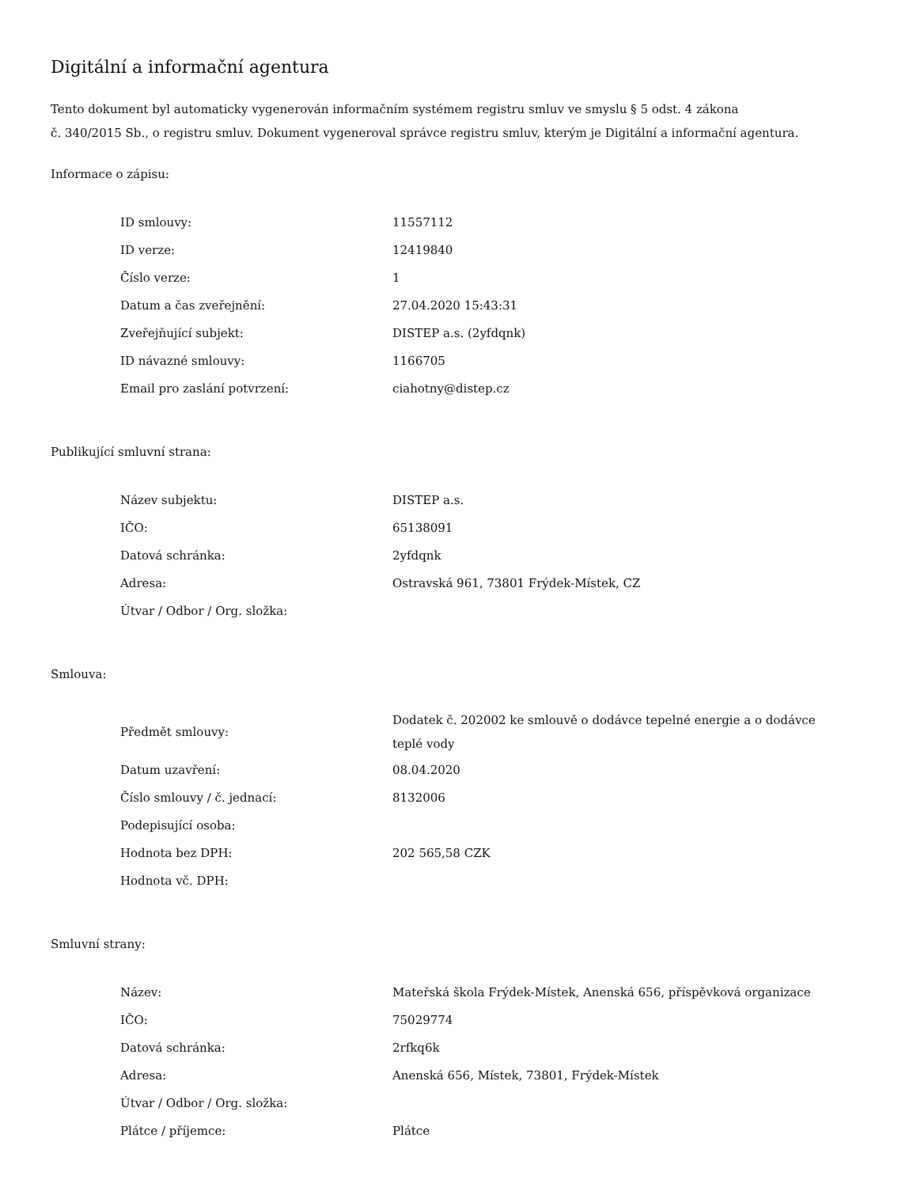Digitální a informační agentura
Tento dokument byl automaticky vygenerován informačním systémem registru smluv ve smyslu § 5 odst. 4 zákona
č. 340/2015 Sb., o registru smluv. Dokument vygeneroval správce registru smluv, kterým je Digitální a informační agentura.
Informace o zápisu:
| ID smlouvy: | 11557112 |
| ID verze: | 12419840 |
| Číslo verze: | 1 |
| Datum a čas zveřejnění: | 27.04.2020 15:43:31 |
| Zveřejňující subjekt: | DISTEP a.s. (2yfdqnk) |
| ID návazné smlouvy: | 1166705 |
| Email pro zaslání potvrzení: | ciahotny@distep.cz |
Publikující smluvní strana:
| Název subjektu: | DISTEP a.s. |
| IČO: | 65138091 |
| Datová schránka: | 2yfdqnk |
| Adresa: | Ostravská 961, 73801 Frýdek-Místek, CZ |
| Útvar / Odbor / Org. složka: | |
Smlouva:
| Předmět smlouvy: | Dodatek č. 202002 ke smlouvě o dodávce tepelné energie a o dodávce teplé vody |
| Datum uzavření: | 08.04.2020 |
| Číslo smlouvy / č. jednací: | 8132006 |
| Podepisující osoba: | |
| Hodnota bez DPH: | 202 565,58 CZK |
| Hodnota vč. DPH: | |
Smluvní strany:
| Název: | Mateřská škola Frýdek-Místek, Anenská 656, příspěvková organizace |
| IČO: | 75029774 |
| Datová schránka: | 2rfkq6k |
| Adresa: | Anenská 656, Místek, 73801, Frýdek-Místek |
| Útvar / Odbor / Org. složka: | |
| Plátce / příjemce: | Plátce |